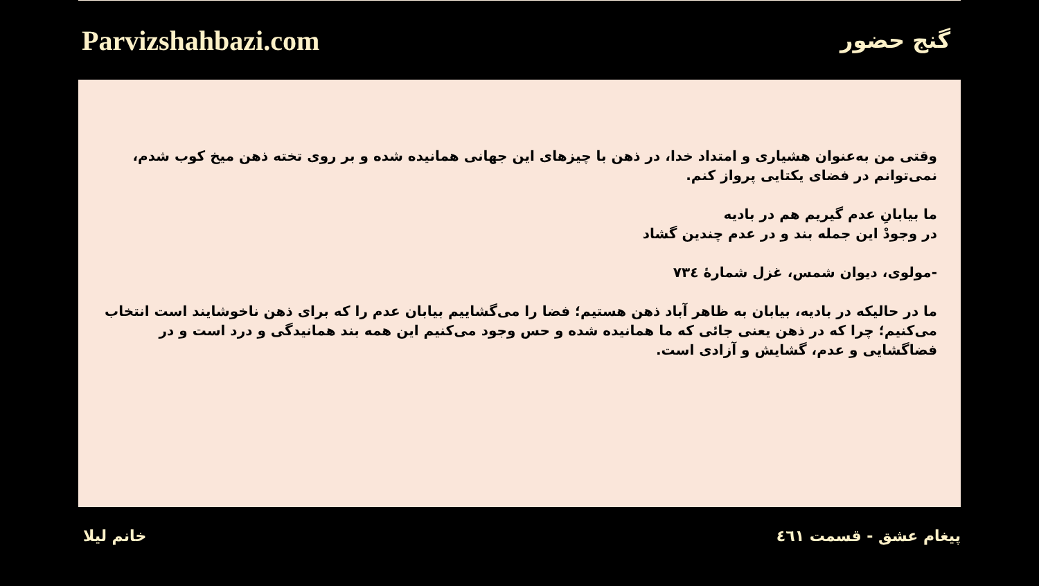Parvizshahbazi.com
گنج حضور
وقتی من به‌عنوان هشیاری و امتداد خدا، در ذهن با چیزهای این جهانی همانیده شده و بر روی تخته ذهن میخ کوب شدم، نمی‌توانم در فضای یکتایی پرواز کنم.
ما بیابانِ عدم گیریم هم در بادیه
در وجودْ این جمله بند و در عدم چندین گشاد
-مولوی، دیوان شمس، غزل شمارهٔ ۷۳٤
ما در حالیکه در بادیه، بیابان به ظاهر آباد ذهن هستیم؛ فضا را می‌گشاییم بیابان عدم را که برای ذهن ناخوشایند است انتخاب می‌کنیم؛ چرا که در ذهن یعنی جائی که ما همانیده شده و حس وجود می‌کنیم این همه بند همانیدگی و درد است و در فضاگشایی و عدم، گشایش و آزادی است.
خانم لیلا پیغام عشق - قسمت ٤٦١